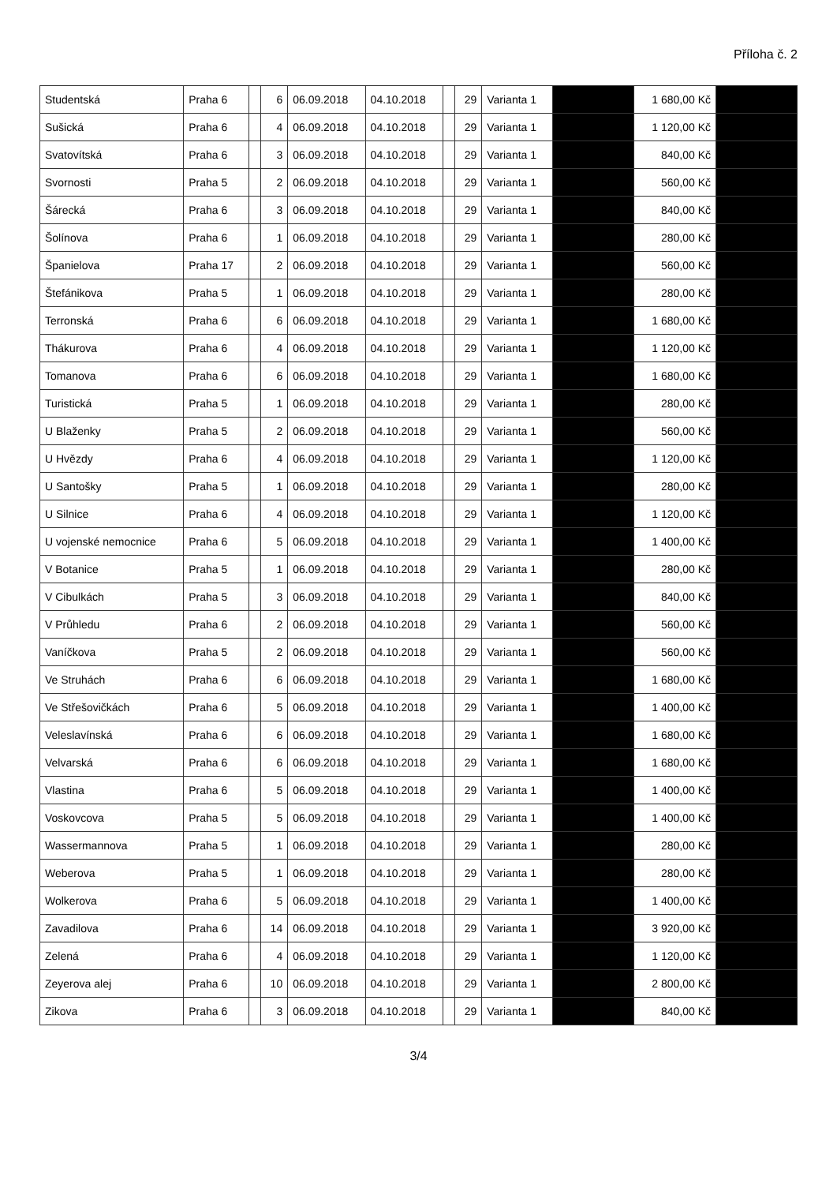Příloha č. 2
| Studentská | Praha 6 | | 6 | 06.09.2018 | 04.10.2018 | | 29 | Varianta 1 | | 1 680,00 Kč | |
| Sušická | Praha 6 | | 4 | 06.09.2018 | 04.10.2018 | | 29 | Varianta 1 | | 1 120,00 Kč | |
| Svatovítská | Praha 6 | | 3 | 06.09.2018 | 04.10.2018 | | 29 | Varianta 1 | | 840,00 Kč | |
| Svornosti | Praha 5 | | 2 | 06.09.2018 | 04.10.2018 | | 29 | Varianta 1 | | 560,00 Kč | |
| Šárecká | Praha 6 | | 3 | 06.09.2018 | 04.10.2018 | | 29 | Varianta 1 | | 840,00 Kč | |
| Šolínova | Praha 6 | | 1 | 06.09.2018 | 04.10.2018 | | 29 | Varianta 1 | | 280,00 Kč | |
| Španielova | Praha 17 | | 2 | 06.09.2018 | 04.10.2018 | | 29 | Varianta 1 | | 560,00 Kč | |
| Štefánikova | Praha 5 | | 1 | 06.09.2018 | 04.10.2018 | | 29 | Varianta 1 | | 280,00 Kč | |
| Terronská | Praha 6 | | 6 | 06.09.2018 | 04.10.2018 | | 29 | Varianta 1 | | 1 680,00 Kč | |
| Thákurova | Praha 6 | | 4 | 06.09.2018 | 04.10.2018 | | 29 | Varianta 1 | | 1 120,00 Kč | |
| Tomanova | Praha 6 | | 6 | 06.09.2018 | 04.10.2018 | | 29 | Varianta 1 | | 1 680,00 Kč | |
| Turistická | Praha 5 | | 1 | 06.09.2018 | 04.10.2018 | | 29 | Varianta 1 | | 280,00 Kč | |
| U Blaženky | Praha 5 | | 2 | 06.09.2018 | 04.10.2018 | | 29 | Varianta 1 | | 560,00 Kč | |
| U Hvězdy | Praha 6 | | 4 | 06.09.2018 | 04.10.2018 | | 29 | Varianta 1 | | 1 120,00 Kč | |
| U Santošky | Praha 5 | | 1 | 06.09.2018 | 04.10.2018 | | 29 | Varianta 1 | | 280,00 Kč | |
| U Silnice | Praha 6 | | 4 | 06.09.2018 | 04.10.2018 | | 29 | Varianta 1 | | 1 120,00 Kč | |
| U vojenské nemocnice | Praha 6 | | 5 | 06.09.2018 | 04.10.2018 | | 29 | Varianta 1 | | 1 400,00 Kč | |
| V Botanice | Praha 5 | | 1 | 06.09.2018 | 04.10.2018 | | 29 | Varianta 1 | | 280,00 Kč | |
| V Cibulkách | Praha 5 | | 3 | 06.09.2018 | 04.10.2018 | | 29 | Varianta 1 | | 840,00 Kč | |
| V Průhledu | Praha 6 | | 2 | 06.09.2018 | 04.10.2018 | | 29 | Varianta 1 | | 560,00 Kč | |
| Vaníčkova | Praha 5 | | 2 | 06.09.2018 | 04.10.2018 | | 29 | Varianta 1 | | 560,00 Kč | |
| Ve Struhách | Praha 6 | | 6 | 06.09.2018 | 04.10.2018 | | 29 | Varianta 1 | | 1 680,00 Kč | |
| Ve Střešovičkách | Praha 6 | | 5 | 06.09.2018 | 04.10.2018 | | 29 | Varianta 1 | | 1 400,00 Kč | |
| Veleslavínská | Praha 6 | | 6 | 06.09.2018 | 04.10.2018 | | 29 | Varianta 1 | | 1 680,00 Kč | |
| Velvarská | Praha 6 | | 6 | 06.09.2018 | 04.10.2018 | | 29 | Varianta 1 | | 1 680,00 Kč | |
| Vlastina | Praha 6 | | 5 | 06.09.2018 | 04.10.2018 | | 29 | Varianta 1 | | 1 400,00 Kč | |
| Voskovcova | Praha 5 | | 5 | 06.09.2018 | 04.10.2018 | | 29 | Varianta 1 | | 1 400,00 Kč | |
| Wassermannova | Praha 5 | | 1 | 06.09.2018 | 04.10.2018 | | 29 | Varianta 1 | | 280,00 Kč | |
| Weberova | Praha 5 | | 1 | 06.09.2018 | 04.10.2018 | | 29 | Varianta 1 | | 280,00 Kč | |
| Wolkerova | Praha 6 | | 5 | 06.09.2018 | 04.10.2018 | | 29 | Varianta 1 | | 1 400,00 Kč | |
| Zavadilova | Praha 6 | | 14 | 06.09.2018 | 04.10.2018 | | 29 | Varianta 1 | | 3 920,00 Kč | |
| Zelená | Praha 6 | | 4 | 06.09.2018 | 04.10.2018 | | 29 | Varianta 1 | | 1 120,00 Kč | |
| Zeyerova alej | Praha 6 | | 10 | 06.09.2018 | 04.10.2018 | | 29 | Varianta 1 | | 2 800,00 Kč | |
| Zikova | Praha 6 | | 3 | 06.09.2018 | 04.10.2018 | | 29 | Varianta 1 | | 840,00 Kč | |
3/4